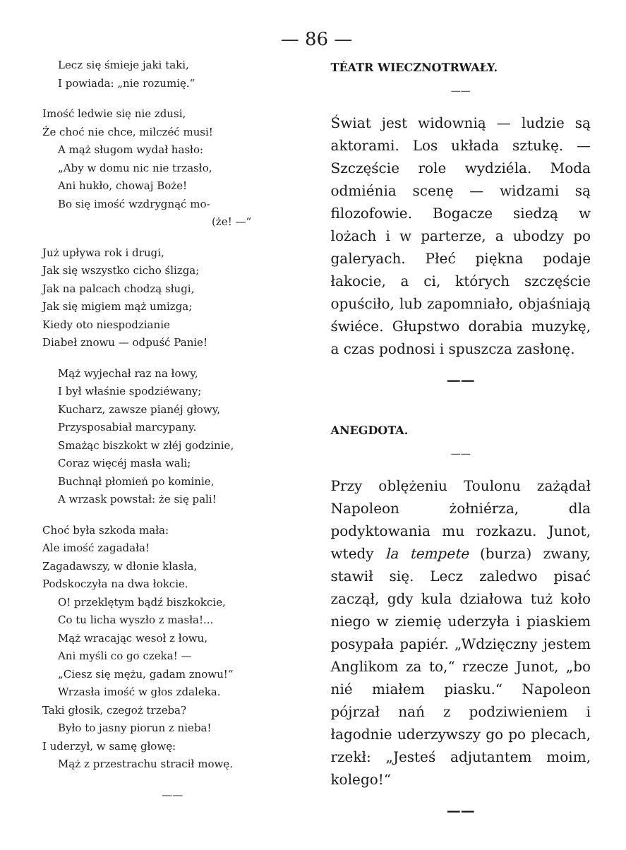— 86 —
Lecz się śmieje jaki taki,
I powiada: „nie rozumię.“
Imość ledwie się nie zdusi,
Że choć nie chce, milczéć musi!
A mąż sługom wydał hasło:
„Aby w domu nic nie trzasło,
Ani hukło, chowaj Boże!
Bo się imość wzdrygnąć mo-
(że! —“
Już upływa rok i drugi,
Jak się wszystko cicho ślizga;
Jak na palcach chodzą sługi,
Jak się migiem mąż umizga;
Kiedy oto niespodzianie
Diabeł znowu — odpuść Panie!
Mąż wyjechał raz na łowy,
I był właśnie spodziéwany;
Kucharz, zawsze pianéj głowy,
Przysposabiał marcypany.
Smażąc biszkokt w złéj godzinie,
Coraz więcéj masła wali;
Buchnął płomień po kominie,
A wrzask powstał: że się pali!
Choć była szkoda mała:
Ale imość zagadała!
Zagadawszy, w dłonie klasła,
Podskoczyła na dwa łokcie.
O! przeklętym bądź biszkokcie,
Co tu licha wyszło z masła!...
Mąż wracając wesoł z łowu,
Ani myśli co go czeka! —
„Ciesz się mężu, gadam znowu!“
Wrzasła imość w głos zdaleka.
Taki głosik, czegoż trzeba?
Było to jasny piorun z nieba!
I uderzył, w samę głowę:
Mąż z przestrachu stracił mowę.
——
TÉATR WIECZNOTRWAŁY.
——
Świat jest widownią — ludzie są aktorami. Los układa sztukę. — Szczęście role wydziéla. Moda odmiénia scenę — widzami są filozofowie. Bogacze siedzą w lożach i w parterze, a ubodzy po galeryach. Płeć piękna podaje łakocie, a ci, których szczęście opuściło, lub zapomniało, objaśniają świéce. Głupstwo dorabia muzykę, a czas podnosi i spuszcza zasłonę.
——
ANEGDOTA.
——
Przy oblężeniu Toulonu zażądał Napoleon żołniérza, dla podyktowania mu rozkazu. Junot, wtedy la tempete (burza) zwany, stawił się. Lecz zaledwo pisać zaczął, gdy kula działowa tuż koło niego w ziemię uderzyła i piaskiem posypała papiér. „Wdzięczny jestem Anglikom za to,“ rzecze Junot, „bo nié miałem piasku.“ Napoleon pójrzał nań z podziwieniem i łagodnie uderzywszy go po plecach, rzekł: „Jesteś adjutantem moim, kolego!“
——